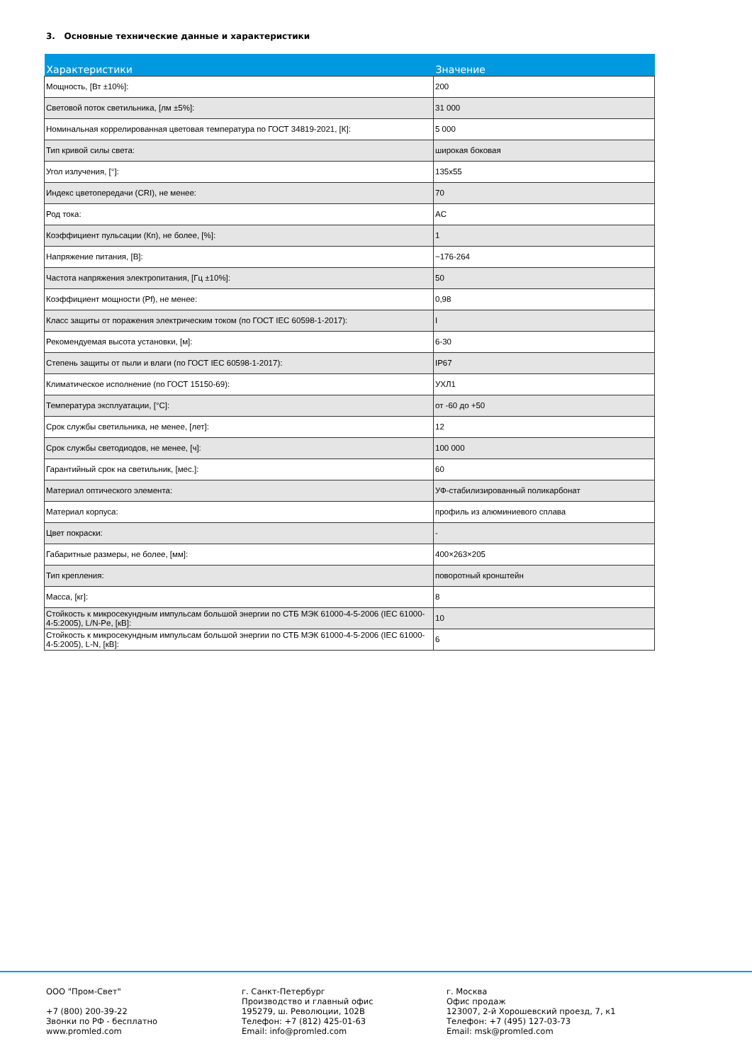3. Основные технические данные и характеристики
| Характеристики | Значение |
| --- | --- |
| Мощность, [Вт ±10%]: | 200 |
| Световой поток светильника, [лм ±5%]: | 31 000 |
| Номинальная коррелированная цветовая температура по ГОСТ 34819-2021, [К]: | 5 000 |
| Тип кривой силы света: | широкая боковая |
| Угол излучения, [°]: | 135x55 |
| Индекс цветопередачи (CRI), не менее: | 70 |
| Род тока: | AC |
| Коэффициент пульсации (Кп), не более, [%]: | 1 |
| Напряжение питания, [В]: | ~176-264 |
| Частота напряжения электропитания, [Гц ±10%]: | 50 |
| Коэффициент мощности (Pf), не менее: | 0,98 |
| Класс защиты от поражения электрическим током (по ГОСТ IEC 60598-1-2017): | I |
| Рекомендуемая высота установки, [м]: | 6-30 |
| Степень защиты от пыли и влаги (по ГОСТ IEC 60598-1-2017): | IP67 |
| Климатическое исполнение (по ГОСТ 15150-69): | УХЛ1 |
| Температура эксплуатации, [°C]: | от -60 до +50 |
| Срок службы светильника, не менее, [лет]: | 12 |
| Срок службы светодиодов, не менее, [ч]: | 100 000 |
| Гарантийный срок на светильник, [мес.]: | 60 |
| Материал оптического элемента: | УФ-стабилизированный поликарбонат |
| Материал корпуса: | профиль из алюминиевого сплава |
| Цвет покраски: | - |
| Габаритные размеры, не более, [мм]: | 400×263×205 |
| Тип крепления: | поворотный кронштейн |
| Масса, [кг]: | 8 |
| Стойкость к микросекундным импульсам большой энергии по СТБ МЭК 61000-4-5-2006 (IEC 61000-4-5:2005), L/N-Pe, [кВ]: | 10 |
| Стойкость к микросекундным импульсам большой энергии по СТБ МЭК 61000-4-5-2006 (IEC 61000-4-5:2005), L-N, [кВ]: | 6 |
ООО "Пром-Свет"
+7 (800) 200-39-22
Звонки по РФ - бесплатно
www.promled.com
г. Санкт-Петербург
Производство и главный офис
195279, ш. Революции, 102В
Телефон: +7 (812) 425-01-63
Email: info@promled.com
г. Москва
Офис продаж
123007, 2-й Хорошевский проезд, 7, к1
Телефон: +7 (495) 127-03-73
Email: msk@promled.com